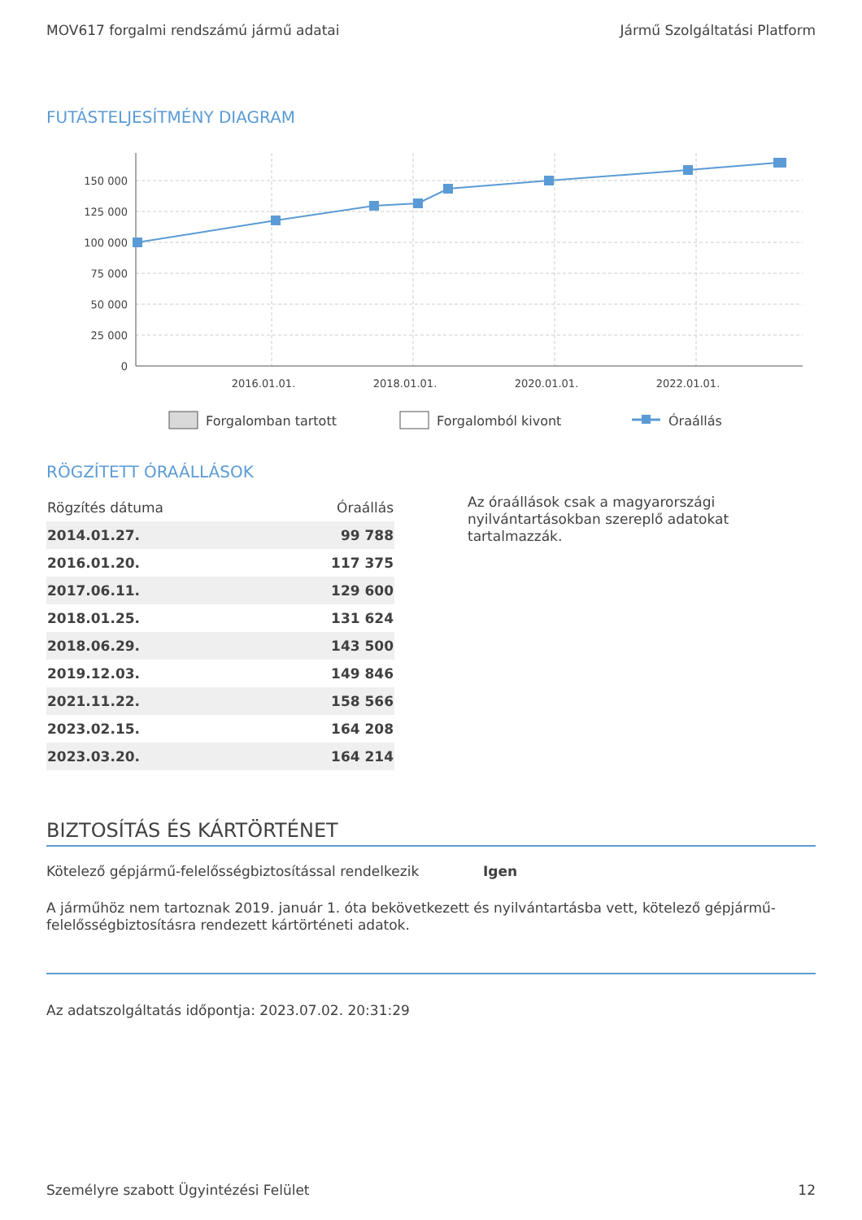MOV617 forgalmi rendszámú jármű adatai Jármű Szolgáltatási Platform
FUTÁSTELJESÍTMÉNY DIAGRAM
150 000
125 000
100 000
75 000
50 000
25 000
0
2016.01.01.
2018.01.01.
2020.01.01.
2022.01.01.
Forgalomban tartott
Forgalomból kivont
Óraállás
RÖGZÍTETT ÓRAÁLLÁSOK
| Rögzítés dátuma | Óraállás |
| --- | --- |
| 2014.01.27. | 99 788 |
| 2016.01.20. | 117 375 |
| 2017.06.11. | 129 600 |
| 2018.01.25. | 131 624 |
| 2018.06.29. | 143 500 |
| 2019.12.03. | 149 846 |
| 2021.11.22. | 158 566 |
| 2023.02.15. | 164 208 |
| 2023.03.20. | 164 214 |
Az óraállások csak a magyarországi nyilvántartásokban szereplő adatokat tartalmazzák.
BIZTOSÍTÁS ÉS KÁRTÖRTÉNET
Kötelező gépjármű-felelősségbiztosítással rendelkezik Igen
A járműhöz nem tartoznak 2019. január 1. óta bekövetkezett és nyilvántartásba vett, kötelező gépjármű-felelősségbiztosításra rendezett kártörténeti adatok.
Az adatszolgáltatás időpontja: 2023.07.02. 20:31:29
Személyre szabott Ügyintézési Felület 12